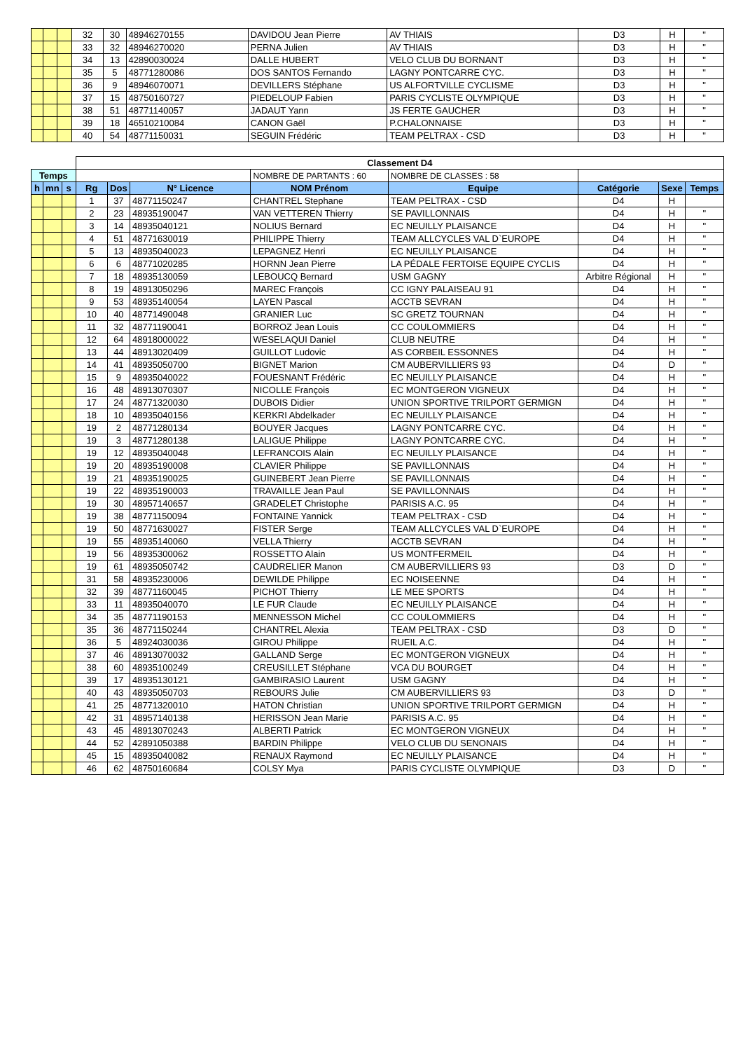| | | | 32 | 30 | 48946270155 | DAVIDOU Jean Pierre | AV THIAIS | D3 | H | " |
| | | | 33 | 32 | 48946270020 | PERNA Julien | AV THIAIS | D3 | H | " |
| | | | 34 | 13 | 42890030024 | DALLE HUBERT | VELO CLUB DU BORNANT | D3 | H | " |
| | | | 35 | 5 | 48771280086 | DOS SANTOS Fernando | LAGNY PONTCARRE CYC. | D3 | H | " |
| | | | 36 | 9 | 48946070071 | DEVILLERS Stéphane | US ALFORTVILLE CYCLISME | D3 | H | " |
| | | | 37 | 15 | 48750160727 | PIEDELOUP Fabien | PARIS CYCLISTE OLYMPIQUE | D3 | H | " |
| | | | 38 | 51 | 48771140057 | JADAUT Yann | JS FERTE GAUCHER | D3 | H | " |
| | | | 39 | 18 | 46510210084 | CANON Gaël | P.CHALONNAISE | D3 | H | " |
| | | | 40 | 54 | 48771150031 | SEGUIN Frédéric | TEAM PELTRAX - CSD | D3 | H | " |
| | | | Classement D4 | | | | | | | |
| Temps | | | | | | NOMBRE DE PARTANTS : 60 | NOMBRE DE CLASSES : 58 | | | |
| h | mn | s | Rg | Dos | N° Licence | NOM Prénom | Equipe | Catégorie | Sexe | Temps |
| | | | 1 | 37 | 48771150247 | CHANTREL Stephane | TEAM PELTRAX - CSD | D4 | H | |
| | | | 2 | 23 | 48935190047 | VAN VETTEREN Thierry | SE PAVILLONNAIS | D4 | H | " |
| | | | 3 | 14 | 48935040121 | NOLIUS Bernard | EC NEUILLY PLAISANCE | D4 | H | " |
| | | | 4 | 51 | 48771630019 | PHILIPPE Thierry | TEAM ALLCYCLES VAL D`EUROPE | D4 | H | " |
| | | | 5 | 13 | 48935040023 | LEPAGNEZ Henri | EC NEUILLY PLAISANCE | D4 | H | " |
| | | | 6 | 6 | 48771020285 | HORNN Jean Pierre | LA PÉDALE FERTOISE EQUIPE CYCLIS | D4 | H | " |
| | | | 7 | 18 | 48935130059 | LEBOUCQ Bernard | USM GAGNY | Arbitre Régional | H | " |
| | | | 8 | 19 | 48913050296 | MAREC François | CC IGNY PALAISEAU 91 | D4 | H | " |
| | | | 9 | 53 | 48935140054 | LAYEN Pascal | ACCTB SEVRAN | D4 | H | " |
| | | | 10 | 40 | 48771490048 | GRANIER Luc | SC GRETZ TOURNAN | D4 | H | " |
| | | | 11 | 32 | 48771190041 | BORROZ Jean Louis | CC COULOMMIERS | D4 | H | " |
| | | | 12 | 64 | 48918000022 | WESELAQUI Daniel | CLUB NEUTRE | D4 | H | " |
| | | | 13 | 44 | 48913020409 | GUILLOT Ludovic | AS CORBEIL ESSONNES | D4 | H | " |
| | | | 14 | 41 | 48935050700 | BIGNET Marion | CM AUBERVILLIERS 93 | D4 | D | " |
| | | | 15 | 9 | 48935040022 | FOUESNANT Frédéric | EC NEUILLY PLAISANCE | D4 | H | " |
| | | | 16 | 48 | 48913070307 | NICOLLE François | EC MONTGERON VIGNEUX | D4 | H | " |
| | | | 17 | 24 | 48771320030 | DUBOIS Didier | UNION SPORTIVE TRILPORT GERMIGN | D4 | H | " |
| | | | 18 | 10 | 48935040156 | KERKRI Abdelkader | EC NEUILLY PLAISANCE | D4 | H | " |
| | | | 19 | 2 | 48771280134 | BOUYER Jacques | LAGNY PONTCARRE CYC. | D4 | H | " |
| | | | 19 | 3 | 48771280138 | LALIGUE Philippe | LAGNY PONTCARRE CYC. | D4 | H | " |
| | | | 19 | 12 | 48935040048 | LEFRANCOIS Alain | EC NEUILLY PLAISANCE | D4 | H | " |
| | | | 19 | 20 | 48935190008 | CLAVIER Philippe | SE PAVILLONNAIS | D4 | H | " |
| | | | 19 | 21 | 48935190025 | GUINEBERT Jean Pierre | SE PAVILLONNAIS | D4 | H | " |
| | | | 19 | 22 | 48935190003 | TRAVAILLE Jean Paul | SE PAVILLONNAIS | D4 | H | " |
| | | | 19 | 30 | 48957140657 | GRADELET Christophe | PARISIS A.C. 95 | D4 | H | " |
| | | | 19 | 38 | 48771150094 | FONTAINE Yannick | TEAM PELTRAX - CSD | D4 | H | " |
| | | | 19 | 50 | 48771630027 | FISTER Serge | TEAM ALLCYCLES VAL D`EUROPE | D4 | H | " |
| | | | 19 | 55 | 48935140060 | VELLA Thierry | ACCTB SEVRAN | D4 | H | " |
| | | | 19 | 56 | 48935300062 | ROSSETTO Alain | US MONTFERMEIL | D4 | H | " |
| | | | 19 | 61 | 48935050742 | CAUDRELIER Manon | CM AUBERVILLIERS 93 | D3 | D | " |
| | | | 31 | 58 | 48935230006 | DEWILDE Philippe | EC NOISEENNE | D4 | H | " |
| | | | 32 | 39 | 48771160045 | PICHOT Thierry | LE MEE SPORTS | D4 | H | " |
| | | | 33 | 11 | 48935040070 | LE FUR Claude | EC NEUILLY PLAISANCE | D4 | H | " |
| | | | 34 | 35 | 48771190153 | MENNESSON Michel | CC COULOMMIERS | D4 | H | " |
| | | | 35 | 36 | 48771150244 | CHANTREL Alexia | TEAM PELTRAX - CSD | D3 | D | " |
| | | | 36 | 5 | 48924030036 | GIROU Philippe | RUEIL A.C. | D4 | H | " |
| | | | 37 | 46 | 48913070032 | GALLAND Serge | EC MONTGERON VIGNEUX | D4 | H | " |
| | | | 38 | 60 | 48935100249 | CREUSILLET Stéphane | VCA DU BOURGET | D4 | H | " |
| | | | 39 | 17 | 48935130121 | GAMBIRASIO Laurent | USM GAGNY | D4 | H | " |
| | | | 40 | 43 | 48935050703 | REBOURS Julie | CM AUBERVILLIERS 93 | D3 | D | " |
| | | | 41 | 25 | 48771320010 | HATON Christian | UNION SPORTIVE TRILPORT GERMIGN | D4 | H | " |
| | | | 42 | 31 | 48957140138 | HERISSON Jean Marie | PARISIS A.C. 95 | D4 | H | " |
| | | | 43 | 45 | 48913070243 | ALBERTI Patrick | EC MONTGERON VIGNEUX | D4 | H | " |
| | | | 44 | 52 | 42891050388 | BARDIN Philippe | VELO CLUB DU SENONAIS | D4 | H | " |
| | | | 45 | 15 | 48935040082 | RENAUX Raymond | EC NEUILLY PLAISANCE | D4 | H | " |
| | | | 46 | 62 | 48750160684 | COLSY Mya | PARIS CYCLISTE OLYMPIQUE | D3 | D | " |